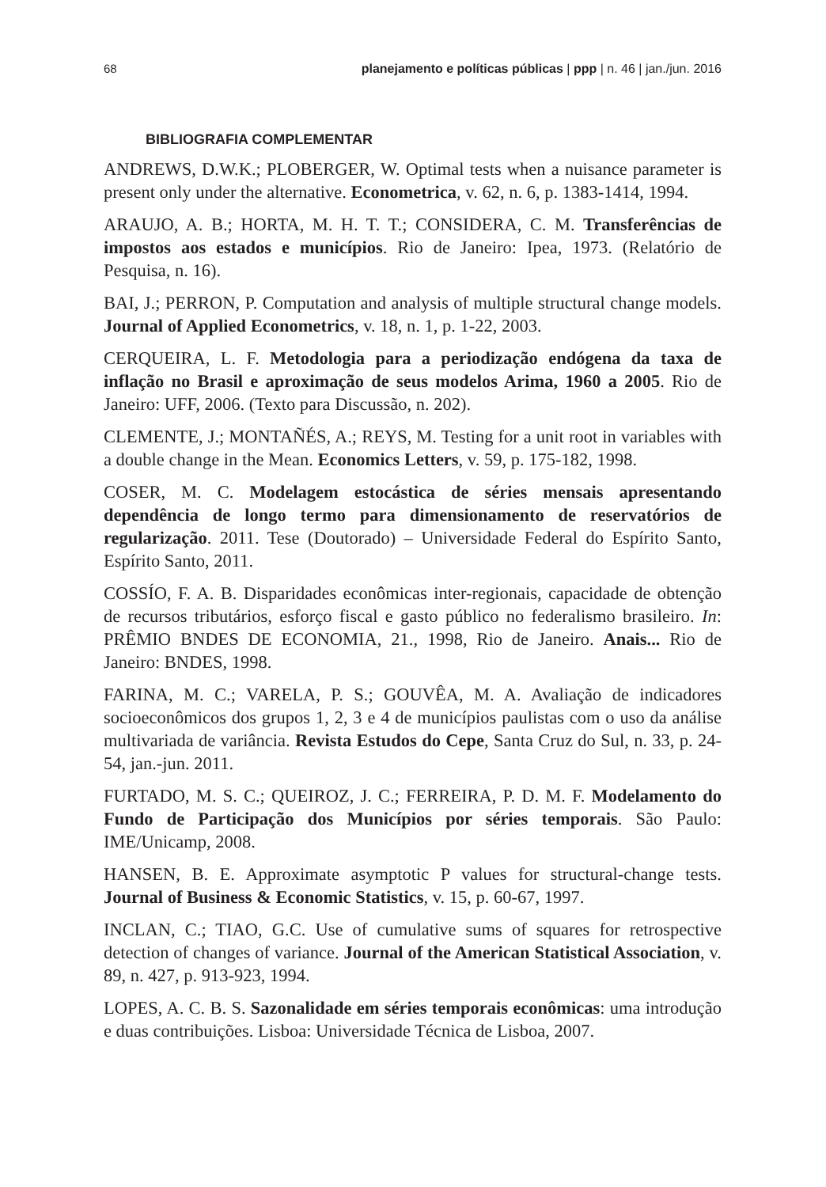68 planejamento e políticas públicas | ppp | n. 46 | jan./jun. 2016
BIBLIOGRAFIA COMPLEMENTAR
ANDREWS, D.W.K.; PLOBERGER, W. Optimal tests when a nuisance parameter is present only under the alternative. Econometrica, v. 62, n. 6, p. 1383-1414, 1994.
ARAUJO, A. B.; HORTA, M. H. T. T.; CONSIDERA, C. M. Transferências de impostos aos estados e municípios. Rio de Janeiro: Ipea, 1973. (Relatório de Pesquisa, n. 16).
BAI, J.; PERRON, P. Computation and analysis of multiple structural change models. Journal of Applied Econometrics, v. 18, n. 1, p. 1-22, 2003.
CERQUEIRA, L. F. Metodologia para a periodização endógena da taxa de inflação no Brasil e aproximação de seus modelos Arima, 1960 a 2005. Rio de Janeiro: UFF, 2006. (Texto para Discussão, n. 202).
CLEMENTE, J.; MONTAÑÉS, A.; REYS, M. Testing for a unit root in variables with a double change in the Mean. Economics Letters, v. 59, p. 175-182, 1998.
COSER, M. C. Modelagem estocástica de séries mensais apresentando dependência de longo termo para dimensionamento de reservatórios de regularização. 2011. Tese (Doutorado) – Universidade Federal do Espírito Santo, Espírito Santo, 2011.
COSSÍO, F. A. B. Disparidades econômicas inter-regionais, capacidade de obtenção de recursos tributários, esforço fiscal e gasto público no federalismo brasileiro. In: PRÊMIO BNDES DE ECONOMIA, 21., 1998, Rio de Janeiro. Anais... Rio de Janeiro: BNDES, 1998.
FARINA, M. C.; VARELA, P. S.; GOUVÊA, M. A. Avaliação de indicadores socioeconômicos dos grupos 1, 2, 3 e 4 de municípios paulistas com o uso da análise multivariada de variância. Revista Estudos do Cepe, Santa Cruz do Sul, n. 33, p. 24-54, jan.-jun. 2011.
FURTADO, M. S. C.; QUEIROZ, J. C.; FERREIRA, P. D. M. F. Modelamento do Fundo de Participação dos Municípios por séries temporais. São Paulo: IME/Unicamp, 2008.
HANSEN, B. E. Approximate asymptotic P values for structural-change tests. Journal of Business & Economic Statistics, v. 15, p. 60-67, 1997.
INCLAN, C.; TIAO, G.C. Use of cumulative sums of squares for retrospective detection of changes of variance. Journal of the American Statistical Association, v. 89, n. 427, p. 913-923, 1994.
LOPES, A. C. B. S. Sazonalidade em séries temporais econômicas: uma introdução e duas contribuições. Lisboa: Universidade Técnica de Lisboa, 2007.